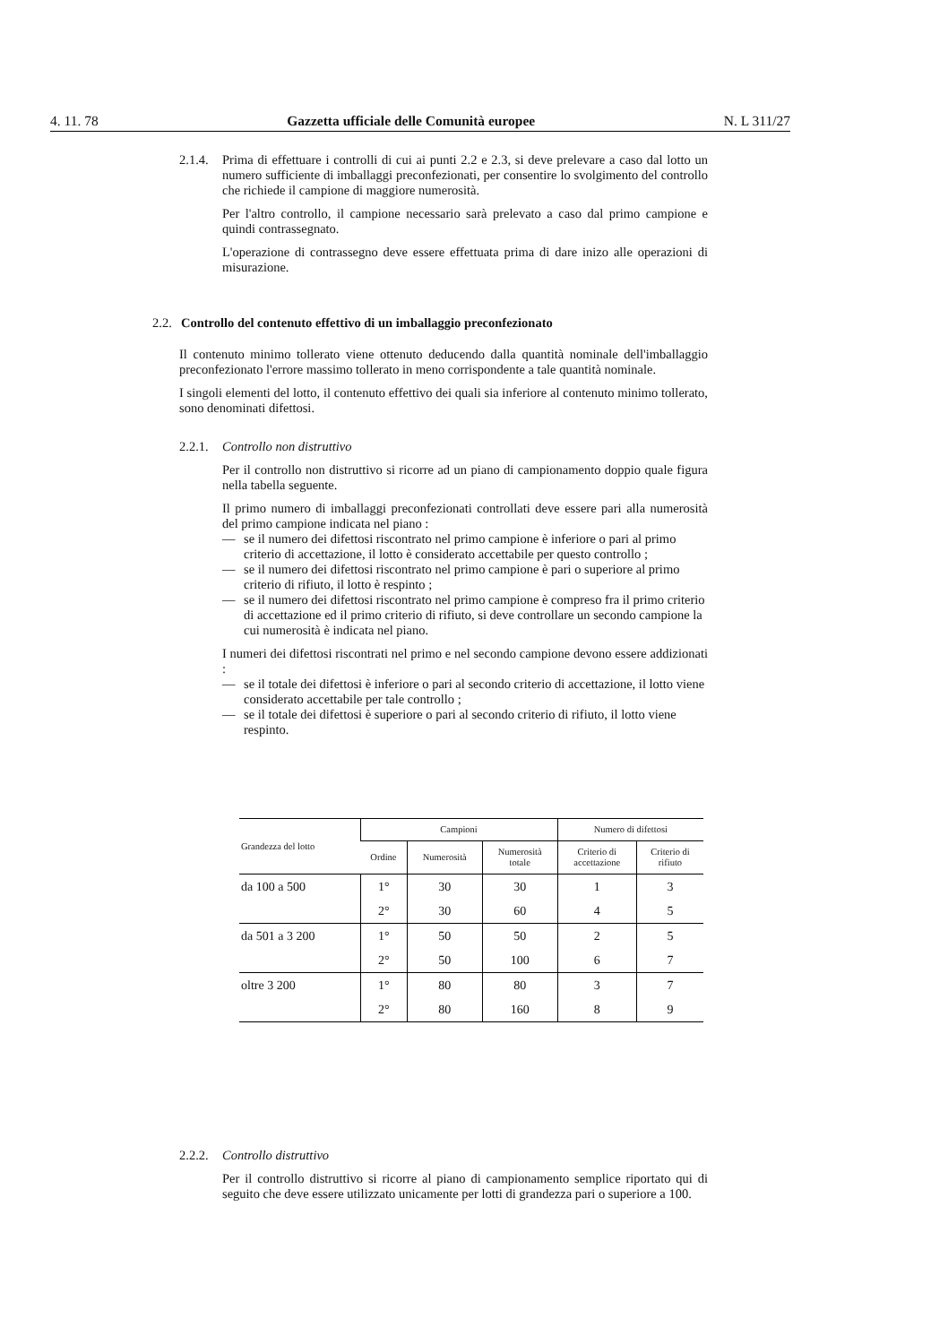4. 11. 78 Gazzetta ufficiale delle Comunità europee N. L 311/27
2.1.4.
Prima di effettuare i controlli di cui ai punti 2.2 e 2.3, si deve prelevare a caso dal lotto un numero sufficiente di imballaggi preconfezionati, per consentire lo svolgimento del controllo che richiede il campione di maggiore numerosità.
Per l'altro controllo, il campione necessario sarà prelevato a caso dal primo campione e quindi contrassegnato.
L'operazione di contrassegno deve essere effettuata prima di dare inizo alle operazioni di misurazione.
2.2. Controllo del contenuto effettivo di un imballaggio preconfezionato
Il contenuto minimo tollerato viene ottenuto deducendo dalla quantità nominale dell'imballaggio preconfezionato l'errore massimo tollerato in meno corrispondente a tale quantità nominale.
I singoli elementi del lotto, il contenuto effettivo dei quali sia inferiore al contenuto minimo tollerato, sono denominati difettosi.
2.2.1.
Controllo non distruttivo
Per il controllo non distruttivo si ricorre ad un piano di campionamento doppio quale figura nella tabella seguente.
Il primo numero di imballaggi preconfezionati controllati deve essere pari alla numerosità del primo campione indicata nel piano :
— se il numero dei difettosi riscontrato nel primo campione è inferiore o pari al primo criterio di accettazione, il lotto è considerato accettabile per questo controllo ;
— se il numero dei difettosi riscontrato nel primo campione è pari o superiore al primo criterio di rifiuto, il lotto è respinto ;
— se il numero dei difettosi riscontrato nel primo campione è compreso fra il primo criterio di accettazione ed il primo criterio di rifiuto, si deve controllare un secondo campione la cui numerosità è indicata nel piano.
I numeri dei difettosi riscontrati nel primo e nel secondo campione devono essere addizionati :
— se il totale dei difettosi è inferiore o pari al secondo criterio di accettazione, il lotto viene considerato accettabile per tale controllo ;
— se il totale dei difettosi è superiore o pari al secondo criterio di rifiuto, il lotto viene respinto.
| Grandezza del lotto | Campioni | | | Numero di difettosi | |
| --- | --- | --- | --- | --- | --- |
| | Ordine | Numerosità | Numerosità totale | Criterio di accettazione | Criterio di rifiuto |
| da 100 a 500 | 1° | 30 | 30 | 1 | 3 |
| | 2° | 30 | 60 | 4 | 5 |
| da 501 a 3 200 | 1° | 50 | 50 | 2 | 5 |
| | 2° | 50 | 100 | 6 | 7 |
| oltre 3 200 | 1° | 80 | 80 | 3 | 7 |
| | 2° | 80 | 160 | 8 | 9 |
2.2.2.
Controllo distruttivo
Per il controllo distruttivo si ricorre al piano di campionamento semplice riportato qui di seguito che deve essere utilizzato unicamente per lotti di grandezza pari o superiore a 100.